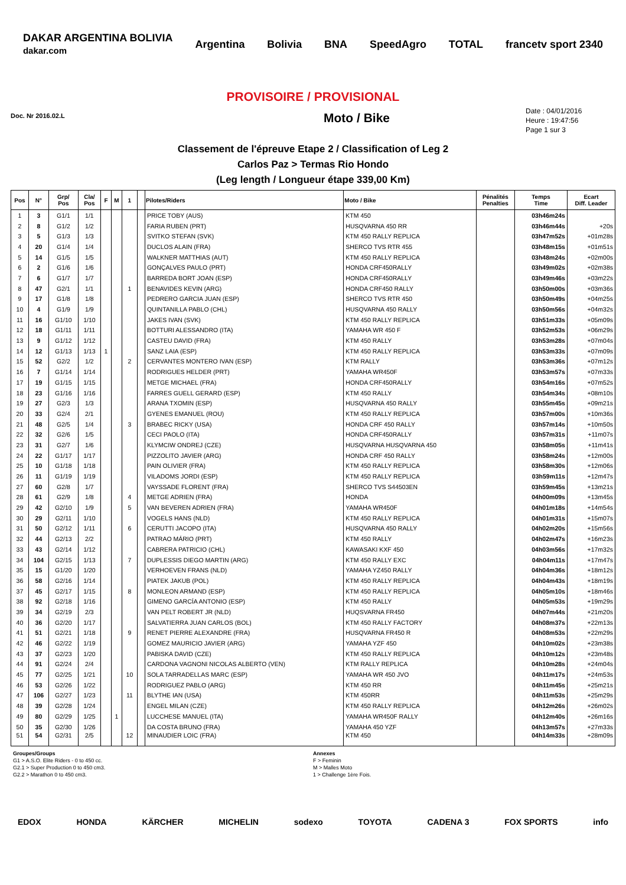DAKAR ARGENTINA BOLIVIA
dakar.com Argentina Bolivia BNA SpeedAgro TOTAL francetv sport 2340
PROVISOIRE / PROVISIONAL
Doc. Nr 2016.02.L
Moto / Bike
Date : 04/01/2016
Heure : 19:47:56
Page 1 sur 3
Classement de l'épreuve Etape 2 / Classification of Leg 2
Carlos Paz > Termas Rio Hondo
(Leg length / Longueur étape 339,00 Km)
| Pos | N° | Grp/ Pos | Cla/ Pos | F | M | 1 | | Pilotes/Riders | Moto / Bike | Pénalités Penalties | Temps Time | Ecart Diff. Leader |
| --- | --- | --- | --- | --- | --- | --- | --- | --- | --- | --- | --- | --- |
| 1 | 3 | G1/1 | 1/1 | | | | | PRICE TOBY (AUS) | KTM 450 | | 03h46m24s | |
| 2 | 8 | G1/2 | 1/2 | | | | | FARIA RUBEN (PRT) | HUSQVARNA 450 RR | | 03h46m44s | +20s |
| 3 | 5 | G1/3 | 1/3 | | | | | SVITKO STEFAN (SVK) | KTM 450 RALLY REPLICA | | 03h47m52s | +01m28s |
| 4 | 20 | G1/4 | 1/4 | | | | | DUCLOS ALAIN (FRA) | SHERCO TVS RTR 455 | | 03h48m15s | +01m51s |
| 5 | 14 | G1/5 | 1/5 | | | | | WALKNER MATTHIAS (AUT) | KTM 450 RALLY REPLICA | | 03h48m24s | +02m00s |
| 6 | 2 | G1/6 | 1/6 | | | | | GONÇALVES PAULO (PRT) | HONDA CRF450RALLY | | 03h49m02s | +02m38s |
| 7 | 6 | G1/7 | 1/7 | | | | | BARREDA BORT JOAN (ESP) | HONDA CRF450RALLY | | 03h49m46s | +03m22s |
| 8 | 47 | G2/1 | 1/1 | | | 1 | | BENAVIDES KEVIN (ARG) | HONDA CRF450 RALLY | | 03h50m00s | +03m36s |
| 9 | 17 | G1/8 | 1/8 | | | | | PEDRERO GARCIA JUAN (ESP) | SHERCO TVS RTR 450 | | 03h50m49s | +04m25s |
| 10 | 4 | G1/9 | 1/9 | | | | | QUINTANILLA PABLO (CHL) | HUSQVARNA 450 RALLY | | 03h50m56s | +04m32s |
| 11 | 16 | G1/10 | 1/10 | | | | | JAKES IVAN (SVK) | KTM 450 RALLY REPLICA | | 03h51m33s | +05m09s |
| 12 | 18 | G1/11 | 1/11 | | | | | BOTTURI ALESSANDRO (ITA) | YAMAHA WR 450 F | | 03h52m53s | +06m29s |
| 13 | 9 | G1/12 | 1/12 | | | | | CASTEU DAVID (FRA) | KTM 450 RALLY | | 03h53m28s | +07m04s |
| 14 | 12 | G1/13 | 1/13 | 1 | | | | SANZ LAIA (ESP) | KTM 450 RALLY REPLICA | | 03h53m33s | +07m09s |
| 15 | 52 | G2/2 | 1/2 | | | 2 | | CERVANTES MONTERO IVAN (ESP) | KTM RALLY | | 03h53m36s | +07m12s |
| 16 | 7 | G1/14 | 1/14 | | | | | RODRIGUES HELDER (PRT) | YAMAHA WR450F | | 03h53m57s | +07m33s |
| 17 | 19 | G1/15 | 1/15 | | | | | METGE MICHAEL (FRA) | HONDA CRF450RALLY | | 03h54m16s | +07m52s |
| 18 | 23 | G1/16 | 1/16 | | | | | FARRES GUELL GERARD (ESP) | KTM 450 RALLY | | 03h54m34s | +08m10s |
| 19 | 27 | G2/3 | 1/3 | | | | | ARANA TXOMIN (ESP) | HUSQVARNA 450 RALLY | | 03h55m45s | +09m21s |
| 20 | 33 | G2/4 | 2/1 | | | | | GYENES EMANUEL (ROU) | KTM 450 RALLY REPLICA | | 03h57m00s | +10m36s |
| 21 | 48 | G2/5 | 1/4 | | | 3 | | BRABEC RICKY (USA) | HONDA CRF 450 RALLY | | 03h57m14s | +10m50s |
| 22 | 32 | G2/6 | 1/5 | | | | | CECI PAOLO (ITA) | HONDA CRF450RALLY | | 03h57m31s | +11m07s |
| 23 | 31 | G2/7 | 1/6 | | | | | KLYMCIW ONDREJ (CZE) | HUSQVARNA HUSQVARNA 450 | | 03h58m05s | +11m41s |
| 24 | 22 | G1/17 | 1/17 | | | | | PIZZOLITO JAVIER (ARG) | HONDA CRF 450 RALLY | | 03h58m24s | +12m00s |
| 25 | 10 | G1/18 | 1/18 | | | | | PAIN OLIVIER (FRA) | KTM 450 RALLY REPLICA | | 03h58m30s | +12m06s |
| 26 | 11 | G1/19 | 1/19 | | | | | VILADOMS JORDI (ESP) | KTM 450 RALLY REPLICA | | 03h59m11s | +12m47s |
| 27 | 60 | G2/8 | 1/7 | | | | | VAYSSADE FLORENT (FRA) | SHERCO TVS S44503EN | | 03h59m45s | +13m21s |
| 28 | 61 | G2/9 | 1/8 | | | 4 | | METGE ADRIEN (FRA) | HONDA | | 04h00m09s | +13m45s |
| 29 | 42 | G2/10 | 1/9 | | | 5 | | VAN BEVEREN ADRIEN (FRA) | YAMAHA WR450F | | 04h01m18s | +14m54s |
| 30 | 29 | G2/11 | 1/10 | | | | | VOGELS HANS (NLD) | KTM 450 RALLY REPLICA | | 04h01m31s | +15m07s |
| 31 | 50 | G2/12 | 1/11 | | | 6 | | CERUTTI JACOPO (ITA) | HUSQVARNA 450 RALLY | | 04h02m20s | +15m56s |
| 32 | 44 | G2/13 | 2/2 | | | | | PATRAO MÁRIO (PRT) | KTM 450 RALLY | | 04h02m47s | +16m23s |
| 33 | 43 | G2/14 | 1/12 | | | | | CABRERA PATRICIO (CHL) | KAWASAKI KXF 450 | | 04h03m56s | +17m32s |
| 34 | 104 | G2/15 | 1/13 | | | 7 | | DUPLESSIS DIEGO MARTIN (ARG) | KTM 450 RALLY EXC | | 04h04m11s | +17m47s |
| 35 | 15 | G1/20 | 1/20 | | | | | VERHOEVEN FRANS (NLD) | YAMAHA YZ450 RALLY | | 04h04m36s | +18m12s |
| 36 | 58 | G2/16 | 1/14 | | | | | PIATEK JAKUB (POL) | KTM 450 RALLY REPLICA | | 04h04m43s | +18m19s |
| 37 | 45 | G2/17 | 1/15 | | | 8 | | MONLEON ARMAND (ESP) | KTM 450 RALLY REPLICA | | 04h05m10s | +18m46s |
| 38 | 92 | G2/18 | 1/16 | | | | | GIMENO GARCÍA ANTONIO (ESP) | KTM 450 RALLY | | 04h05m53s | +19m29s |
| 39 | 34 | G2/19 | 2/3 | | | | | VAN PELT ROBERT JR (NLD) | HUQSVARNA FR450 | | 04h07m44s | +21m20s |
| 40 | 36 | G2/20 | 1/17 | | | | | SALVATIERRA JUAN CARLOS (BOL) | KTM 450 RALLY FACTORY | | 04h08m37s | +22m13s |
| 41 | 51 | G2/21 | 1/18 | | | 9 | | RENET PIERRE ALEXANDRE (FRA) | HUSQVARNA FR450 R | | 04h08m53s | +22m29s |
| 42 | 46 | G2/22 | 1/19 | | | | | GOMEZ MAURICIO JAVIER (ARG) | YAMAHA YZF 450 | | 04h10m02s | +23m38s |
| 43 | 37 | G2/23 | 1/20 | | | | | PABISKA DAVID (CZE) | KTM 450 RALLY REPLICA | | 04h10m12s | +23m48s |
| 44 | 91 | G2/24 | 2/4 | | | | | CARDONA VAGNONI NICOLAS ALBERTO (VEN) | KTM RALLY REPLICA | | 04h10m28s | +24m04s |
| 45 | 77 | G2/25 | 1/21 | | | 10 | | SOLA TARRADELLAS MARC (ESP) | YAMAHA WR 450 JVO | | 04h11m17s | +24m53s |
| 46 | 53 | G2/26 | 1/22 | | | | | RODRIGUEZ PABLO (ARG) | KTM 450 RR | | 04h11m45s | +25m21s |
| 47 | 106 | G2/27 | 1/23 | | | 11 | | BLYTHE IAN (USA) | KTM 450RR | | 04h11m53s | +25m29s |
| 48 | 39 | G2/28 | 1/24 | | | | | ENGEL MILAN (CZE) | KTM 450 RALLY REPLICA | | 04h12m26s | +26m02s |
| 49 | 80 | G2/29 | 1/25 | | 1 | | | LUCCHESE MANUEL (ITA) | YAMAHA WR450F RALLY | | 04h12m40s | +26m16s |
| 50 | 35 | G2/30 | 1/26 | | | | | DA COSTA BRUNO (FRA) | YAMAHA 450 YZF | | 04h13m57s | +27m33s |
| 51 | 54 | G2/31 | 2/5 | | | 12 | | MINAUDIER LOIC (FRA) | KTM 450 | | 04h14m33s | +28m09s |
Groupes/Groups
G1 > A.S.O. Elite Riders - 0 to 450 cc.
G2.1 > Super Production 0 to 450 cm3.
G2.2 > Marathon 0 to 450 cm3.
Annexes
F > Feminin
M > Malles Moto
1 > Challenge 1ère Fois.
EDOX HONDA KÄRCHER MICHELIN sodexo TOYOTA CADENA 3 FOX SPORTS info